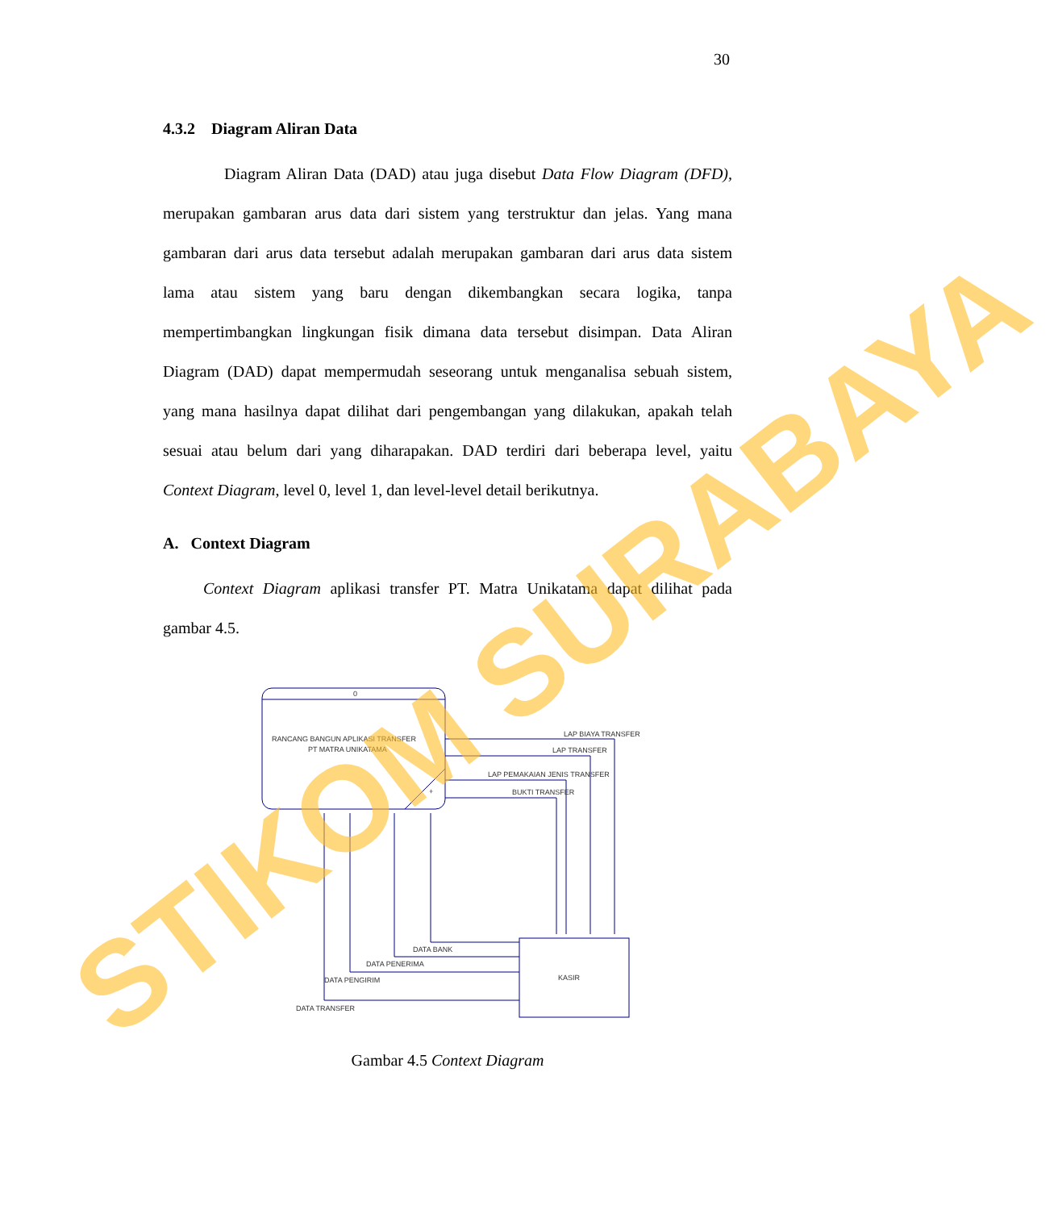30
4.3.2 Diagram Aliran Data
Diagram Aliran Data (DAD) atau juga disebut Data Flow Diagram (DFD), merupakan gambaran arus data dari sistem yang terstruktur dan jelas. Yang mana gambaran dari arus data tersebut adalah merupakan gambaran dari arus data sistem lama atau sistem yang baru dengan dikembangkan secara logika, tanpa mempertimbangkan lingkungan fisik dimana data tersebut disimpan. Data Aliran Diagram (DAD) dapat mempermudah seseorang untuk menganalisa sebuah sistem, yang mana hasilnya dapat dilihat dari pengembangan yang dilakukan, apakah telah sesuai atau belum dari yang diharapakan. DAD terdiri dari beberapa level, yaitu Context Diagram, level 0, level 1, dan level-level detail berikutnya.
A. Context Diagram
Context Diagram aplikasi transfer PT. Matra Unikatama dapat dilihat pada gambar 4.5.
0
RANCANG BANGUN APLIKASI TRANSFER
PT MATRA UNIKATAMA
+
LAP BIAYA TRANSFER
LAP TRANSFER
LAP PEMAKAIAN JENIS TRANSFER
BUKTI TRANSFER
KASIR
DATA BANK
DATA PENERIMA
DATA PENGIRIM
DATA TRANSFER
Gambar 4.5 Context Diagram
STIKOM SURABAYA